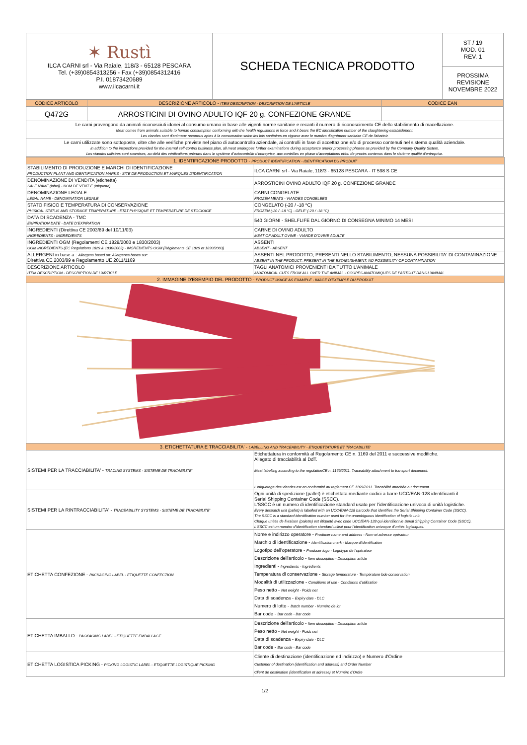| ✶ Rustì ILCA CARNI srl - Via Raiale, 118/3 - 65128 PESCARA Tel. (+39)0854313256 - Fax (+39)0854312416 P.I. 01873420689 www.ilcacarni.it | SCHEDA TECNICA PRODOTTO | ST / 19 MOD. 01 REV. 1 |
| | | PROSSIMA REVISIONE NOVEMBRE 2022 |
| CODICE ARTICOLO | DESCRIZIONE ARTICOLO - ITEM DESCRIPTION - DESCRIPTION DE L'ARTICLE | CODICE EAN |
| --- | --- | --- |
| Q472G | ARROSTICINI DI OVINO ADULTO IQF 20 g. CONFEZIONE GRANDE | |
| Le carni provengono da animali riconosciuti idonei al consumo umano in base alle vigenti norme sanitarie e recanti il numero di riconoscimento CE dello stabilimento di macellazione. Meat comes from animals suitable to human consumption conforming with the health regulations in force and it bears the EC identification number of the slaughtering establishment. Les viandes sont d'animaux reconnus aptes à la consumation selon les lois sanitaires en vigueur avec le numéro d'agrément sanitaire CE de l'abattoir. | | |
| Le carni utilizzate sono sottoposte, oltre che alle verifiche previste nel piano di autocontrollo aziendale, ai controlli in fase di accettazione e/o di processo contenuti nel sistema qualità aziendale. In addition to the inspections provided for the internal self-control business plan, all meat undergoes further examinations during acceptance and/or processing phases as provided by the Company Quality Sistem. Les viandes utilisèes sont soumises, au-delà des vérifications prévues dans le système d'autocontrôle d'entreprise, aux contrôles en phase d'acceptations et/ou de procès contenus dans le sistème qualité d'entreprise. | | |
| 1. IDENTIFICAZIONE PRODOTTO - PRODUCT IDENTIFICATION - IDENTIFICATION DU PRODUIT | |
| --- | --- |
| STABILIMENTO DI PRODUZIONE E MARCHI DI IDENTIFICAZIONE PRODUCTION PLANT AND IDENTIFICATION MARKS - SITE DE PRODUCTION ET MARQUES D'IDENTIFICATION | ILCA CARNI srl - Via Raiale, 118/3 - 65128 PESCARA - IT 598 S CE |
| DENOMINAZIONE DI VENDITA (etichetta) SALE NAME (label) - NOM DE VENT E (etiquette) | ARROSTICINI OVINO ADULTO IQF 20 g. CONFEZIONE GRANDE |
| DENOMINAZIONE LEGALE LEGAL NAME - DENOMINATION LEGALE | CARNI CONGELATE FROZEN MEATS - VIANDES CONGELEES |
| STATO FISICO E TEMPERATURA DI CONSERVAZIONE PHISICAL STATUS AND STORAGE TEMPERATURE - ETAT PHYSIQUE ET TEMPERATURE DE STOCKAGE | CONGELATO (-20 / -18 °C) FROZEN (-20 / -18 °C) - GELE' (-20 / -18 °C) |
| DATA DI SCADENZA - TMC EXPIRATION DATE - DATE D'EXPIRATION | 540 GIORNI - SHELFLIFE DAL GIORNO DI CONSEGNA MINIMO 14 MESI |
| INGREDIENTI (Direttiva CE 2003/89 del 10/11/03) INGREDIENTS - INGREDIENTS | CARNE DI OVINO ADULTO MEAT OF ADULT OVINE - VIANDE D'OVINE ADULTE |
| INGREDIENTI OGM (Regolamenti CE 1829/2003 e 1830/2003) OGM INGREDIENTS (EC Regulations 1829 & 1830/2003) - INGREDIENTS OGM (Règlements CE 1829 et 1830/2003) | ASSENTI ABSENT - ABSENT |
| ALLERGENI in base a : Allergens based on: Allergenes bases sur: Direttiva CE 2003/89 e Regolamento UE 2011/1169 | ASSENTI NEL PRODOTTO; PRESENTI NELLO STABILIMENTO; NESSUNA POSSIBILITA' DI CONTAMINAZIONE ABSENT IN THE PRODUCT; PRESENT IN THE ESTABLISHMENT; NO POSSIBILITY OF CONTAMINATION |
| DESCRIZIONE ARTICOLO ITEM DESCRIPTION - DESCRIPTION DE L'ARTICLE | TAGLI ANATOMICI PROVENIENTI DA TUTTO L'ANIMALE ANATOMICAL CUTS FROM ALL OVER THE ANIMAL - COUPES ANATOMIQUES DE PARTOUT DANS L'ANIMAL |
| 2. IMMAGINE D'ESEMPIO DEL PRODOTTO - PRODUCT IMAGE AS EXAMPLE - IMAGE D'EXEMPLE DU PRODUIT | |
| 3. ETICHETTATURA E TRACCIABILITA' - LABELLING AND TRACEABILITY - ETIQUETTATURE ET TRACABILITE' | |
| SISTEMI PER LA TRACCIABILITA' - TRACING SYSTEMS - SISTEME DE TRACABILITE' | Etichettatura in conformità al Regolamento CE n. 1169 del 2011 e successive modifiche. Allegato di tracciabilità al DdT. Meat labelling according to the regulationCE n. 1169/2011. Traceability attachment to transport document. L'etiquetage des viandes est en conformité au reglement CE 1169/2011. Tracabilité attachée au document. |
| SISTEMI PER LA RINTRACCIABILITA' - TRACEABILITY SYSTEMS - SISTEME DE TRACABILITE' | Ogni unità di spedizione (pallet) è etichettata mediante codici a barre UCC/EAN-128 identificanti il Serial Shipping Container Code (SSCC). L'SSCC è un numero di identificazione standard usato per l'identificazione univoca di unità logistiche. Every despatch unit (pallet) is labelled with an UCC/EAN-128 barcode that identifies the Serial Shipping Container Code (SSCC). The SSCC is a standard identification number used for the unambiguous identification of logistic unit. Chaque unités de livraison (palette) est étiqueté avec code UCC/EAN-128 qui identifient le Serial Shipping Container Code (SSCC). L'SSCC est un numéro d'identification standard utilisé pour l'identification univoque d'unités logistiques. |
| ETICHETTA CONFEZIONE - PACKAGING LABEL - ETIQUETTE CONFECTION | Nome e indirizzo operatore - Producer name and address - Nom et adresse opérateur Marchio di identificazione - Identification mark - Marque d'identification Logotipo dell'operatore - Producer logo - Logotype de l'opérateur Descrizione dell'articolo - Item description - Description article Ingredienti - Ingredients - Ingrédients Temperatura di conservazione - Storage temperature - Température bde conservation Modalità di utilizzazione - Conditions of use - Conditions d'utilization Peso netto - Net weight - Poids net Data di scadenza - Expiry date - DLC Numero di lotto - Batch number - Numéro de lot Bar code - Bar code - Bar code |
| ETICHETTA IMBALLO - PACKAGING LABEL - ETIQUETTE EMBALLAGE | Descrizione dell'articolo - Item description - Description article Peso netto - Net weight - Poids net Data di scadenza - Expiry date - DLC Bar code - Bar code - Bar code |
| ETICHETTA LOGISTICA PICKING - PICKING LOGISTIC LABEL - ETIQUETTE LOGISTIQUE PICKING | Cliente di destinazione (identificazione ed indirizzo) e Numero d'Ordine Customer of destination (identification and address) and Order Number Client de destination (identification et adresse) et Numéro d'Ordre |
1/2